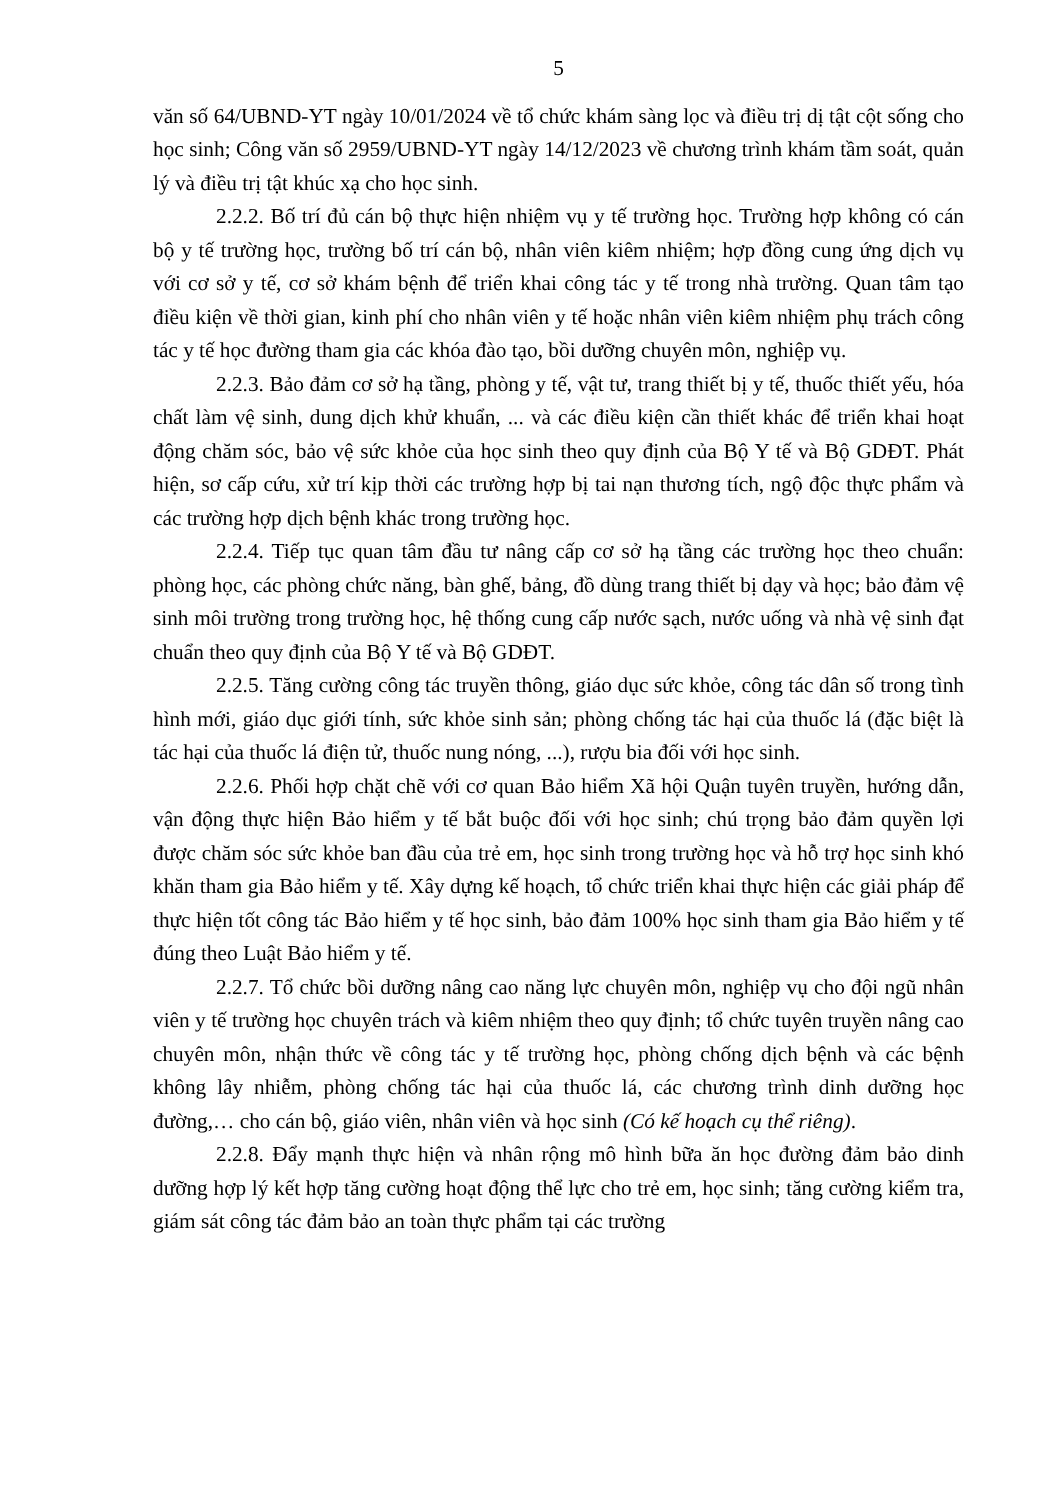5
văn số 64/UBND-YT ngày 10/01/2024 về tổ chức khám sàng lọc và điều trị dị tật cột sống cho học sinh; Công văn số 2959/UBND-YT ngày 14/12/2023 về chương trình khám tầm soát, quản lý và điều trị tật khúc xạ cho học sinh.
2.2.2. Bố trí đủ cán bộ thực hiện nhiệm vụ y tế trường học. Trường hợp không có cán bộ y tế trường học, trường bố trí cán bộ, nhân viên kiêm nhiệm; hợp đồng cung ứng dịch vụ với cơ sở y tế, cơ sở khám bệnh để triển khai công tác y tế trong nhà trường. Quan tâm tạo điều kiện về thời gian, kinh phí cho nhân viên y tế hoặc nhân viên kiêm nhiệm phụ trách công tác y tế học đường tham gia các khóa đào tạo, bồi dưỡng chuyên môn, nghiệp vụ.
2.2.3. Bảo đảm cơ sở hạ tầng, phòng y tế, vật tư, trang thiết bị y tế, thuốc thiết yếu, hóa chất làm vệ sinh, dung dịch khử khuẩn, ... và các điều kiện cần thiết khác để triển khai hoạt động chăm sóc, bảo vệ sức khỏe của học sinh theo quy định của Bộ Y tế và Bộ GDĐT. Phát hiện, sơ cấp cứu, xử trí kịp thời các trường hợp bị tai nạn thương tích, ngộ độc thực phẩm và các trường hợp dịch bệnh khác trong trường học.
2.2.4. Tiếp tục quan tâm đầu tư nâng cấp cơ sở hạ tầng các trường học theo chuẩn: phòng học, các phòng chức năng, bàn ghế, bảng, đồ dùng trang thiết bị dạy và học; bảo đảm vệ sinh môi trường trong trường học, hệ thống cung cấp nước sạch, nước uống và nhà vệ sinh đạt chuẩn theo quy định của Bộ Y tế và Bộ GDĐT.
2.2.5. Tăng cường công tác truyền thông, giáo dục sức khỏe, công tác dân số trong tình hình mới, giáo dục giới tính, sức khỏe sinh sản; phòng chống tác hại của thuốc lá (đặc biệt là tác hại của thuốc lá điện tử, thuốc nung nóng, ...), rượu bia đối với học sinh.
2.2.6. Phối hợp chặt chẽ với cơ quan Bảo hiểm Xã hội Quận tuyên truyền, hướng dẫn, vận động thực hiện Bảo hiểm y tế bắt buộc đối với học sinh; chú trọng bảo đảm quyền lợi được chăm sóc sức khỏe ban đầu của trẻ em, học sinh trong trường học và hỗ trợ học sinh khó khăn tham gia Bảo hiểm y tế. Xây dựng kế hoạch, tổ chức triển khai thực hiện các giải pháp để thực hiện tốt công tác Bảo hiểm y tế học sinh, bảo đảm 100% học sinh tham gia Bảo hiểm y tế đúng theo Luật Bảo hiểm y tế.
2.2.7. Tổ chức bồi dưỡng nâng cao năng lực chuyên môn, nghiệp vụ cho đội ngũ nhân viên y tế trường học chuyên trách và kiêm nhiệm theo quy định; tổ chức tuyên truyền nâng cao chuyên môn, nhận thức về công tác y tế trường học, phòng chống dịch bệnh và các bệnh không lây nhiễm, phòng chống tác hại của thuốc lá, các chương trình dinh dưỡng học đường,… cho cán bộ, giáo viên, nhân viên và học sinh (Có kế hoạch cụ thể riêng).
2.2.8. Đẩy mạnh thực hiện và nhân rộng mô hình bữa ăn học đường đảm bảo dinh dưỡng hợp lý kết hợp tăng cường hoạt động thể lực cho trẻ em, học sinh; tăng cường kiểm tra, giám sát công tác đảm bảo an toàn thực phẩm tại các trường